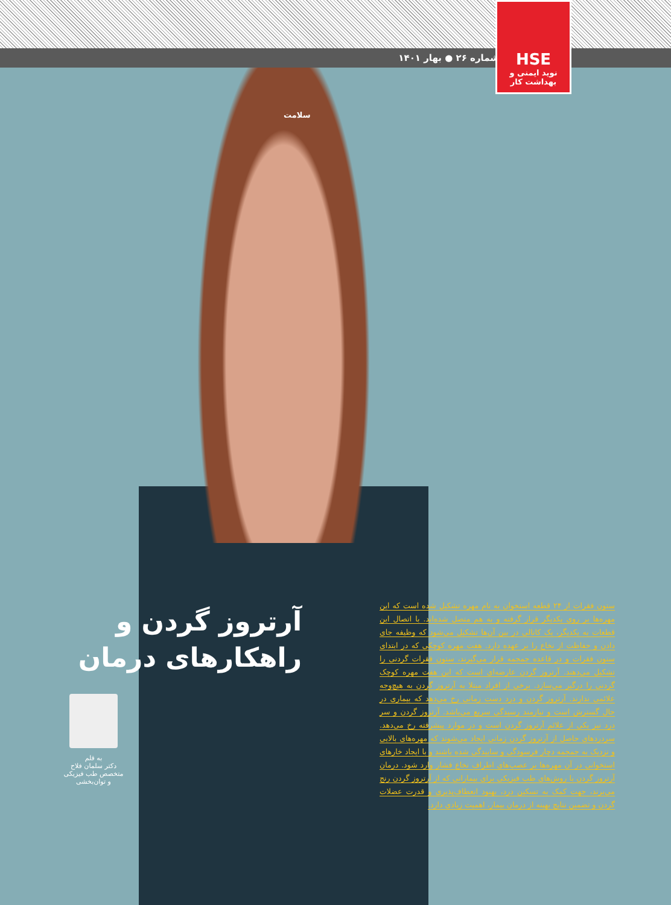شماره ۲۶ ● بهار ۱۴۰۱
HSE
نوید ایمنی و بهداشت کار
سلامت
آرتروز گردن و
راهکارهای درمان
به قلم
دکتر سلمان فلاح
متخصص طب فیزیکی
و توان‌بخشی
ستون فقرات از ۲۴ قطعه استخوان به نام مهره تشکیل شده است که این مهره‌ها بر روی یکدیگر قرار گرفته و به هم متصل شده‌اند. با اتصال این قطعات به یکدیگر، یک کانالی در بین آن‌ها تشکیل می‌شود که وظیفه جای دادن و حفاظت از نخاع را بر عهده دارد. هفت مهره کوچکی که در ابتدای ستون فقرات و در قاعده جمجمه قرار می‌گیرند، ستون فقرات گردنی را تشکیل می‌دهند. آرتروز گردن عارضه‌ای است که این هفت مهره کوچک گردنی را درگیر می‌سازد. برخی از افراد مبتلا به آرتروز گردن به هیچ‌وجه علائمی ندارند. آرتروز گردن و درد دست زمانی رخ می‌دهد که بیماری در حال گسترش است و نیازمند رسیدگی سریع می‌باشد. آرتروز گردن و سر درد نیز یکی از علائم آرتروز گردن است و در موارد پیشرفته رخ می‌دهد. سردردهای حاصل از آرتروز گردن زمانی ایجاد می‌شوند که مهره‌های بالایی و نزدیک به جمجمه دچار فرسودگی و ساییدگی شده باشند و با ایجاد خارهای استخوانی در آن مهره‌ها بر عصب‌های اطراف نخاع فشار وارد شود. درمان آرتروز گردن با روش‌های طب فیزیکی برای بیمارانی که از آرتروز گردن رنج می‌برند، جهت کمک به تسکین درد، بهبود انعطاف‌پذیری و قدرت عضلات گردن و تضمین نتایج بهینه از درمان بیمار، اهمیت زیادی دارد.